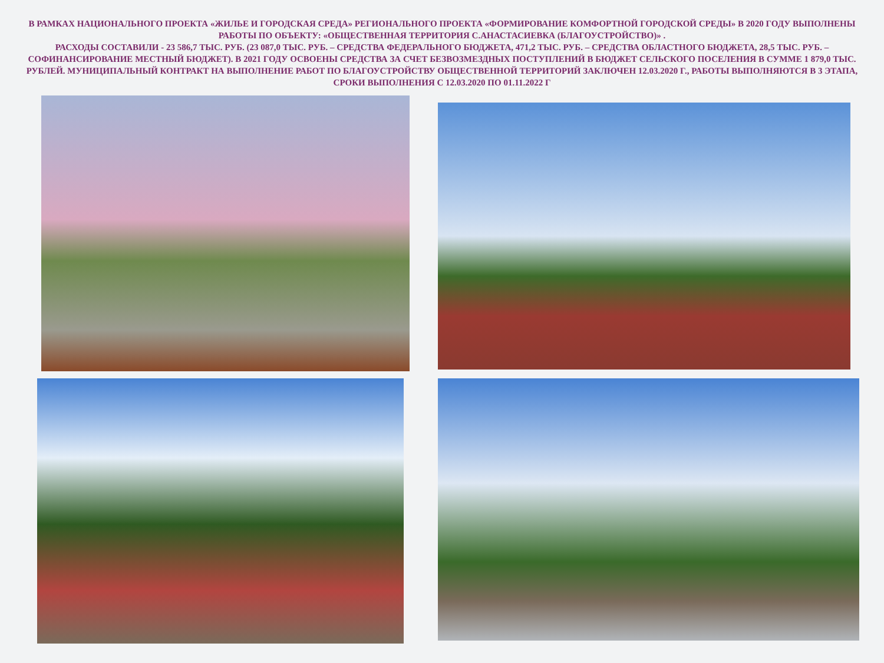В РАМКАХ НАЦИОНАЛЬНОГО ПРОЕКТА «ЖИЛЬЕ И ГОРОДСКАЯ СРЕДА» РЕГИОНАЛЬНОГО ПРОЕКТА «ФОРМИРОВАНИЕ КОМФОРТНОЙ ГОРОДСКОЙ СРЕДЫ» В 2020 ГОДУ ВЫПОЛНЕНЫ РАБОТЫ ПО ОБЪЕКТУ: «ОБЩЕСТВЕННАЯ ТЕРРИТОРИЯ С.АНАСТАСИЕВКА (БЛАГОУСТРОЙСТВО)» .
РАСХОДЫ СОСТАВИЛИ - 23 586,7 ТЫС. РУБ. (23 087,0 ТЫС. РУБ. – СРЕДСТВА ФЕДЕРАЛЬНОГО БЮДЖЕТА, 471,2 ТЫС. РУБ. – СРЕДСТВА ОБЛАСТНОГО БЮДЖЕТА, 28,5 ТЫС. РУБ. – СОФИНАНСИРОВАНИЕ МЕСТНЫЙ БЮДЖЕТ). В 2021 ГОДУ ОСВОЕНЫ СРЕДСТВА ЗА СЧЕТ БЕЗВОЗМЕЗДНЫХ ПОСТУПЛЕНИЙ В БЮДЖЕТ СЕЛЬСКОГО ПОСЕЛЕНИЯ В СУММЕ 1 879,0 ТЫС. РУБЛЕЙ. МУНИЦИПАЛЬНЫЙ КОНТРАКТ НА ВЫПОЛНЕНИЕ РАБОТ ПО БЛАГОУСТРОЙСТВУ ОБЩЕСТВЕННОЙ ТЕРРИТОРИЙ ЗАКЛЮЧЕН 12.03.2020 Г., РАБОТЫ ВЫПОЛНЯЮТСЯ В 3 ЭТАПА, СРОКИ ВЫПОЛНЕНИЯ С 12.03.2020 ПО 01.11.2022 Г